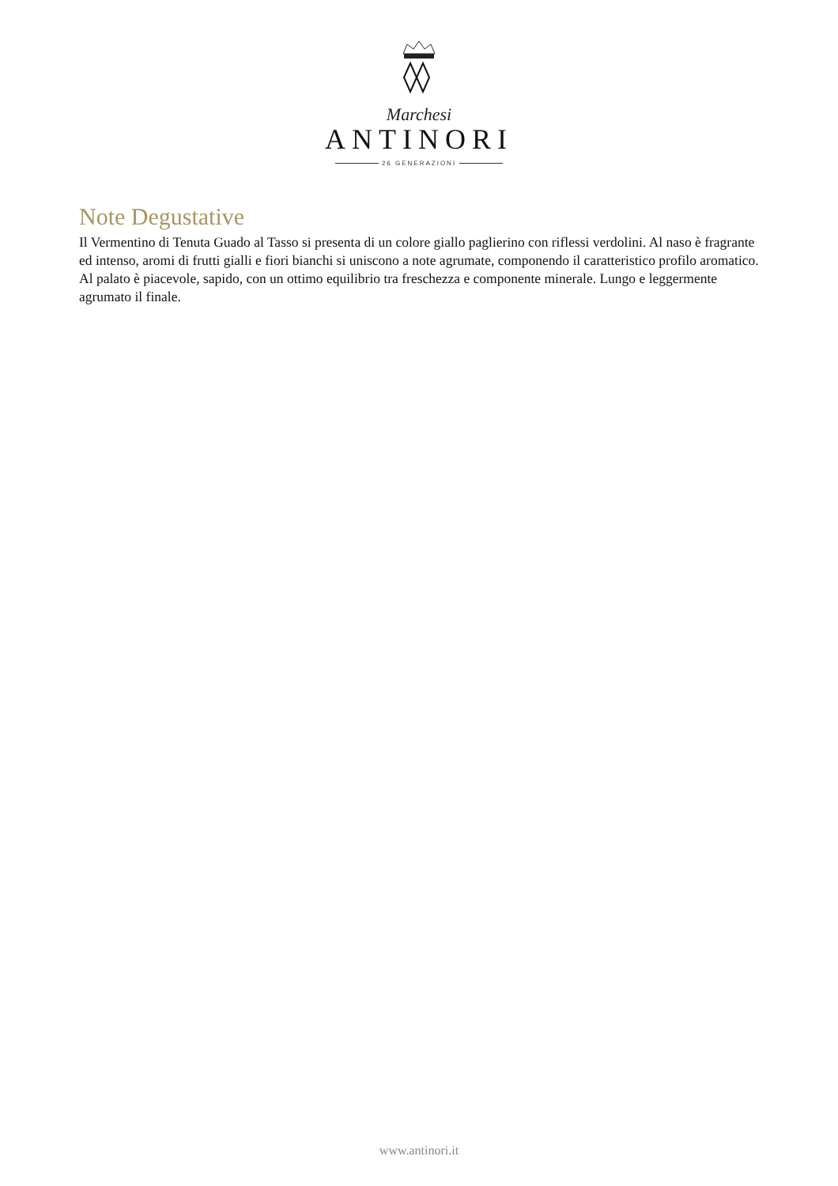Marchesi
ANTINORI
26 GENERAZIONI
Note Degustative
Il Vermentino di Tenuta Guado al Tasso si presenta di un colore giallo paglierino con riflessi verdolini. Al naso è fragrante ed intenso, aromi di frutti gialli e fiori bianchi si uniscono a note agrumate, componendo il caratteristico profilo aromatico. Al palato è piacevole, sapido, con un ottimo equilibrio tra freschezza e componente minerale. Lungo e leggermente agrumato il finale.
www.antinori.it